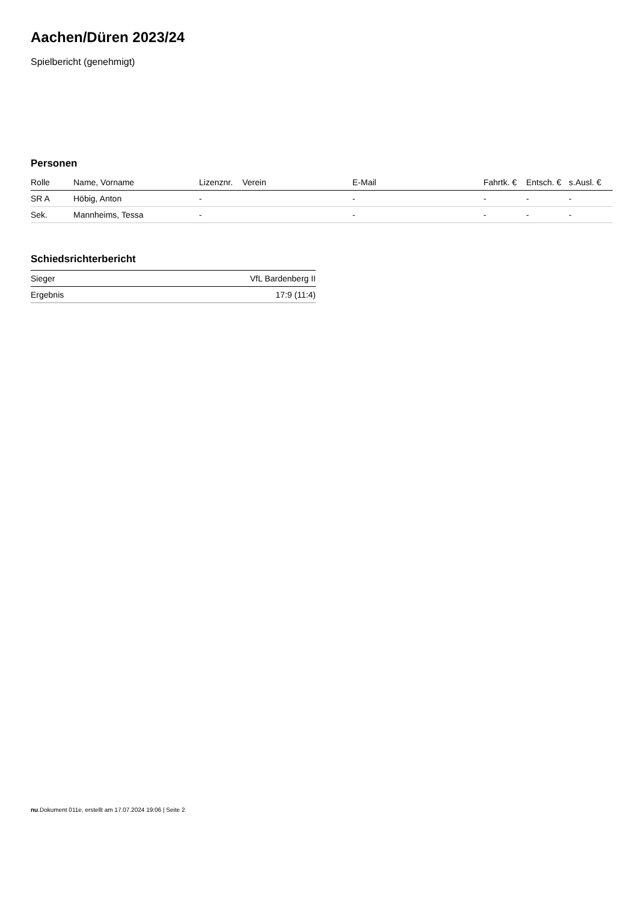Aachen/Düren 2023/24
Spielbericht (genehmigt)
Personen
| Rolle | Name, Vorname | Lizenznr. | Verein | E-Mail | Fahrtk. € | Entsch. € | s.Ausl. € |
| --- | --- | --- | --- | --- | --- | --- | --- |
| SR A | Höbig, Anton | - | | - | - | - | - |
| Sek. | Mannheims, Tessa | - | | - | - | - | - |
Schiedsrichterbericht
| Sieger | VfL Bardenberg II |
| Ergebnis | 17:9 (11:4) |
nu.Dokument 011e, erstellt am 17.07.2024 19:06 | Seite 2